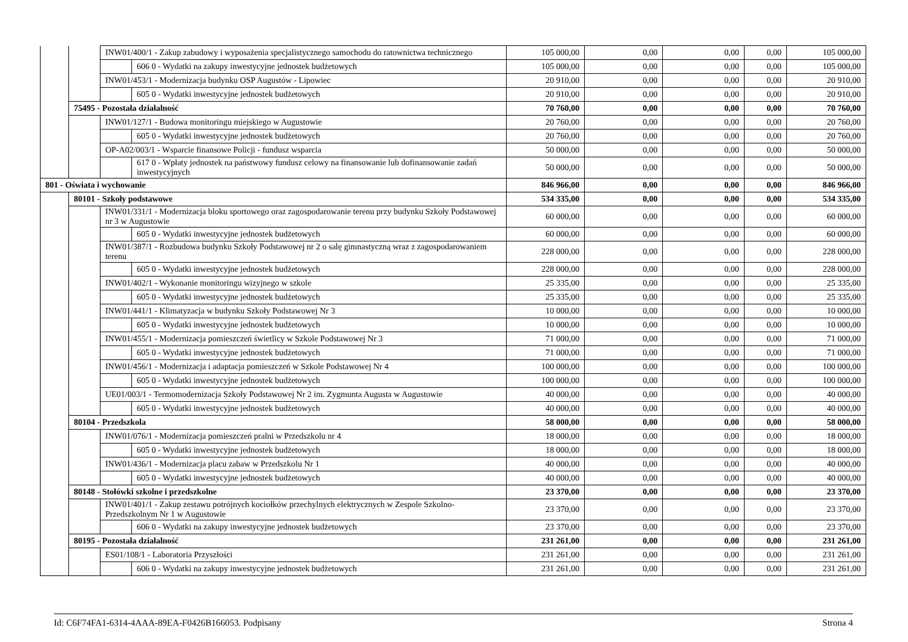| | | INW01/400/1 - Zakup zabudowy i wyposażenia specjalistycznego samochodu do ratownictwa technicznego | | 105 000,00 | 0,00 | 0,00 | 0,00 | 105 000,00 |
| | | | 606 0 - Wydatki na zakupy inwestycyjne jednostek budżetowych | 105 000,00 | 0,00 | 0,00 | 0,00 | 105 000,00 |
| | | INW01/453/1 - Modernizacja budynku OSP Augustów - Lipowiec | | 20 910,00 | 0,00 | 0,00 | 0,00 | 20 910,00 |
| | | | 605 0 - Wydatki inwestycyjne jednostek budżetowych | 20 910,00 | 0,00 | 0,00 | 0,00 | 20 910,00 |
| | 75495 - Pozostała działalność | | | 70 760,00 | 0,00 | 0,00 | 0,00 | 70 760,00 |
| | | INW01/127/1 - Budowa monitoringu miejskiego w Augustowie | | 20 760,00 | 0,00 | 0,00 | 0,00 | 20 760,00 |
| | | | 605 0 - Wydatki inwestycyjne jednostek budżetowych | 20 760,00 | 0,00 | 0,00 | 0,00 | 20 760,00 |
| | | OP-A02/003/1 - Wsparcie finansowe Policji - fundusz wsparcia | | 50 000,00 | 0,00 | 0,00 | 0,00 | 50 000,00 |
| | | | 617 0 - Wpłaty jednostek na państwowy fundusz celowy na finansowanie lub dofinansowanie zadań inwestycyjnych | 50 000,00 | 0,00 | 0,00 | 0,00 | 50 000,00 |
| 801 - Oświata i wychowanie | | | | 846 966,00 | 0,00 | 0,00 | 0,00 | 846 966,00 |
| | 80101 - Szkoły podstawowe | | | 534 335,00 | 0,00 | 0,00 | 0,00 | 534 335,00 |
| | | INW01/331/1 - Modernizacja bloku sportowego oraz zagospodarowanie terenu przy budynku Szkoły Podstawowej nr 3 w Augustowie | | 60 000,00 | 0,00 | 0,00 | 0,00 | 60 000,00 |
| | | | 605 0 - Wydatki inwestycyjne jednostek budżetowych | 60 000,00 | 0,00 | 0,00 | 0,00 | 60 000,00 |
| | | INW01/387/1 - Rozbudowa budynku Szkoły Podstawowej nr 2 o salę gimnastyczną wraz z zagospodarowaniem terenu | | 228 000,00 | 0,00 | 0,00 | 0,00 | 228 000,00 |
| | | | 605 0 - Wydatki inwestycyjne jednostek budżetowych | 228 000,00 | 0,00 | 0,00 | 0,00 | 228 000,00 |
| | | INW01/402/1 - Wykonanie monitoringu wizyjnego w szkole | | 25 335,00 | 0,00 | 0,00 | 0,00 | 25 335,00 |
| | | | 605 0 - Wydatki inwestycyjne jednostek budżetowych | 25 335,00 | 0,00 | 0,00 | 0,00 | 25 335,00 |
| | | INW01/441/1 - Klimatyzacja w budynku Szkoły Podstawowej Nr 3 | | 10 000,00 | 0,00 | 0,00 | 0,00 | 10 000,00 |
| | | | 605 0 - Wydatki inwestycyjne jednostek budżetowych | 10 000,00 | 0,00 | 0,00 | 0,00 | 10 000,00 |
| | | INW01/455/1 - Modernizacja pomieszczeń świetlicy w Szkole Podstawowej Nr 3 | | 71 000,00 | 0,00 | 0,00 | 0,00 | 71 000,00 |
| | | | 605 0 - Wydatki inwestycyjne jednostek budżetowych | 71 000,00 | 0,00 | 0,00 | 0,00 | 71 000,00 |
| | | INW01/456/1 - Modernizacja i adaptacja pomieszczeń w Szkole Podstawowej Nr 4 | | 100 000,00 | 0,00 | 0,00 | 0,00 | 100 000,00 |
| | | | 605 0 - Wydatki inwestycyjne jednostek budżetowych | 100 000,00 | 0,00 | 0,00 | 0,00 | 100 000,00 |
| | | UE01/003/1 - Termomodernizacja Szkoły Podstawowej Nr 2 im. Zygmunta Augusta w Augustowie | | 40 000,00 | 0,00 | 0,00 | 0,00 | 40 000,00 |
| | | | 605 0 - Wydatki inwestycyjne jednostek budżetowych | 40 000,00 | 0,00 | 0,00 | 0,00 | 40 000,00 |
| | 80104 - Przedszkola | | | 58 000,00 | 0,00 | 0,00 | 0,00 | 58 000,00 |
| | | INW01/076/1 - Modernizacja pomieszczeń pralni w Przedszkolu nr 4 | | 18 000,00 | 0,00 | 0,00 | 0,00 | 18 000,00 |
| | | | 605 0 - Wydatki inwestycyjne jednostek budżetowych | 18 000,00 | 0,00 | 0,00 | 0,00 | 18 000,00 |
| | | INW01/436/1 - Modernizacja placu zabaw w Przedszkolu Nr 1 | | 40 000,00 | 0,00 | 0,00 | 0,00 | 40 000,00 |
| | | | 605 0 - Wydatki inwestycyjne jednostek budżetowych | 40 000,00 | 0,00 | 0,00 | 0,00 | 40 000,00 |
| | 80148 - Stołówki szkolne i przedszkolne | | | 23 370,00 | 0,00 | 0,00 | 0,00 | 23 370,00 |
| | | INW01/401/1 - Zakup zestawu potrójnych kociołków przechylnych elektrycznych w Zespole Szkolno-Przedszkolnym Nr 1 w Augustowie | | 23 370,00 | 0,00 | 0,00 | 0,00 | 23 370,00 |
| | | | 606 0 - Wydatki na zakupy inwestycyjne jednostek budżetowych | 23 370,00 | 0,00 | 0,00 | 0,00 | 23 370,00 |
| | 80195 - Pozostała działalność | | | 231 261,00 | 0,00 | 0,00 | 0,00 | 231 261,00 |
| | | ES01/108/1 - Laboratoria Przyszłości | | 231 261,00 | 0,00 | 0,00 | 0,00 | 231 261,00 |
| | | | 606 0 - Wydatki na zakupy inwestycyjne jednostek budżetowych | 231 261,00 | 0,00 | 0,00 | 0,00 | 231 261,00 |
Id: C6F74FA1-6314-4AAA-89EA-F0426B166053. Podpisany Strona 4